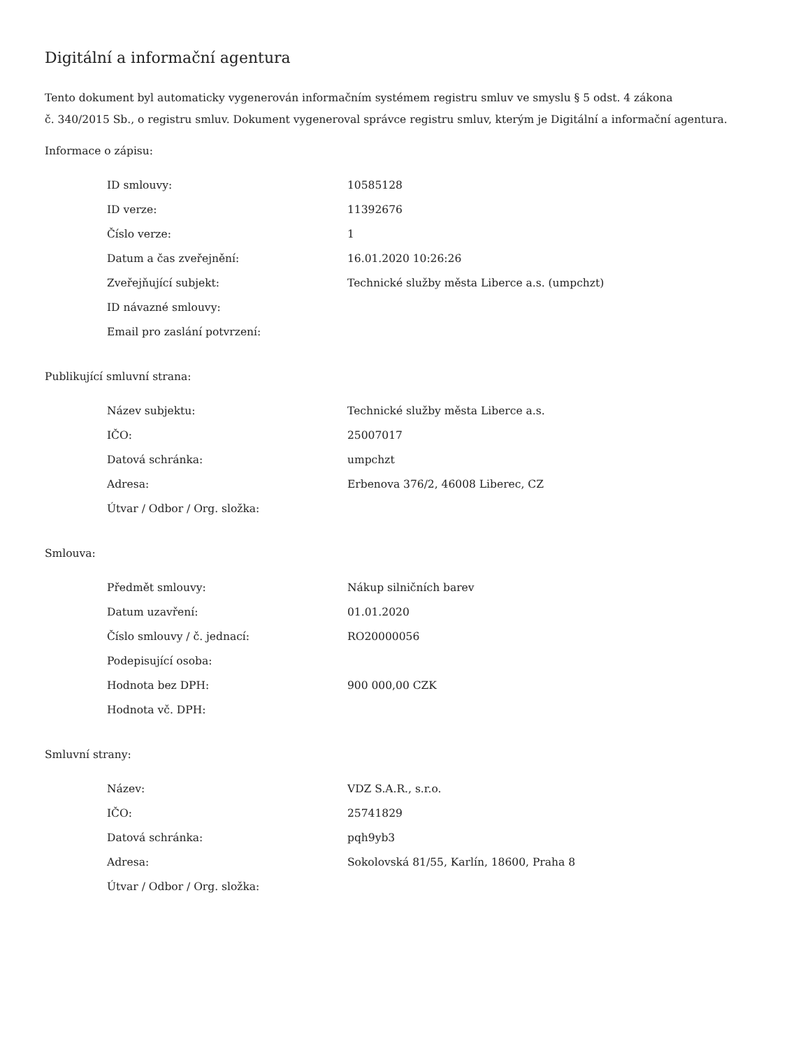Digitální a informační agentura
Tento dokument byl automaticky vygenerován informačním systémem registru smluv ve smyslu § 5 odst. 4 zákona
č. 340/2015 Sb., o registru smluv. Dokument vygeneroval správce registru smluv, kterým je Digitální a informační agentura.
Informace o zápisu:
| ID smlouvy: | 10585128 |
| ID verze: | 11392676 |
| Číslo verze: | 1 |
| Datum a čas zveřejnění: | 16.01.2020 10:26:26 |
| Zveřejňující subjekt: | Technické služby města Liberce a.s. (umpchzt) |
| ID návazné smlouvy: | |
| Email pro zaslání potvrzení: | |
Publikující smluvní strana:
| Název subjektu: | Technické služby města Liberce a.s. |
| IČO: | 25007017 |
| Datová schránka: | umpchzt |
| Adresa: | Erbenova 376/2, 46008 Liberec, CZ |
| Útvar / Odbor / Org. složka: | |
Smlouva:
| Předmět smlouvy: | Nákup silničních barev |
| Datum uzavření: | 01.01.2020 |
| Číslo smlouvy / č. jednací: | RO20000056 |
| Podepisující osoba: | |
| Hodnota bez DPH: | 900 000,00 CZK |
| Hodnota vč. DPH: | |
Smluvní strany:
| Název: | VDZ S.A.R., s.r.o. |
| IČO: | 25741829 |
| Datová schránka: | pqh9yb3 |
| Adresa: | Sokolovská 81/55, Karlín, 18600, Praha 8 |
| Útvar / Odbor / Org. složka: | |